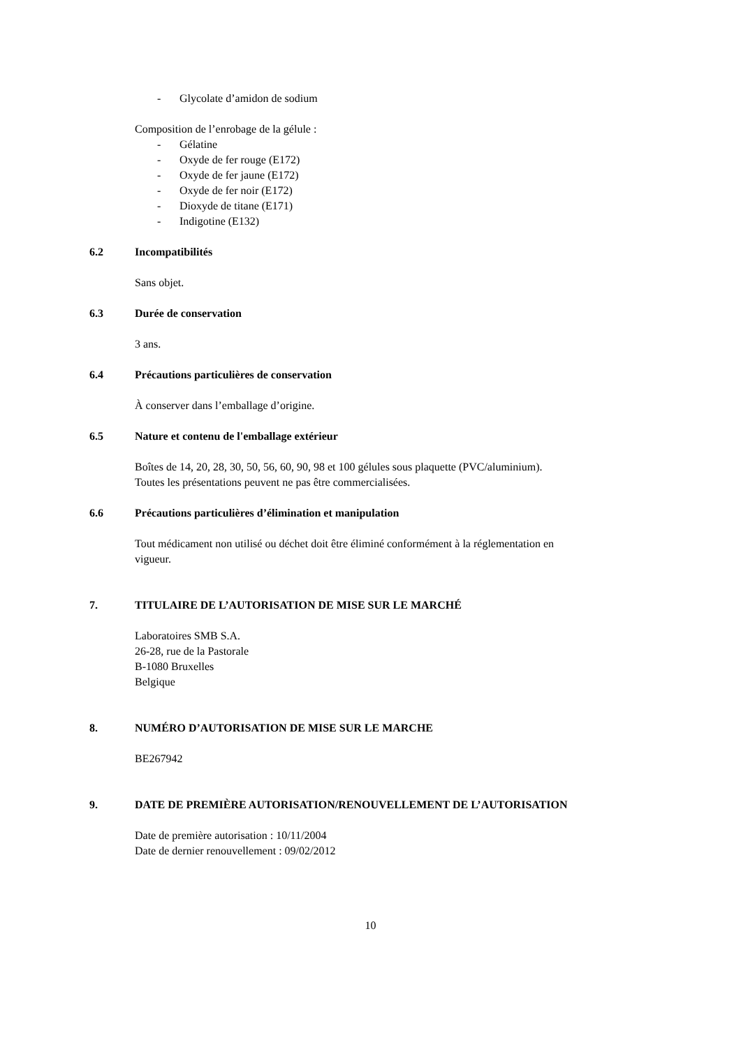- Glycolate d’amidon de sodium
Composition de l’enrobage de la gélule :
- Gélatine
- Oxyde de fer rouge (E172)
- Oxyde de fer jaune (E172)
- Oxyde de fer noir (E172)
- Dioxyde de titane (E171)
- Indigotine (E132)
6.2 Incompatibilités
Sans objet.
6.3 Durée de conservation
3 ans.
6.4 Précautions particulières de conservation
À conserver dans l’emballage d’origine.
6.5 Nature et contenu de l'emballage extérieur
Boîtes de 14, 20, 28, 30, 50, 56, 60, 90, 98 et 100 gélules sous plaquette (PVC/aluminium).
Toutes les présentations peuvent ne pas être commercialisées.
6.6 Précautions particulières d’élimination et manipulation
Tout médicament non utilisé ou déchet doit être éliminé conformément à la réglementation en
vigueur.
7. TITULAIRE DE L’AUTORISATION DE MISE SUR LE MARCHÉ
Laboratoires SMB S.A.
26-28, rue de la Pastorale
B-1080 Bruxelles
Belgique
8. NUMÉRO D’AUTORISATION DE MISE SUR LE MARCHE
BE267942
9. DATE DE PREMIÈRE AUTORISATION/RENOUVELLEMENT DE L’AUTORISATION
Date de première autorisation : 10/11/2004
Date de dernier renouvellement : 09/02/2012
10